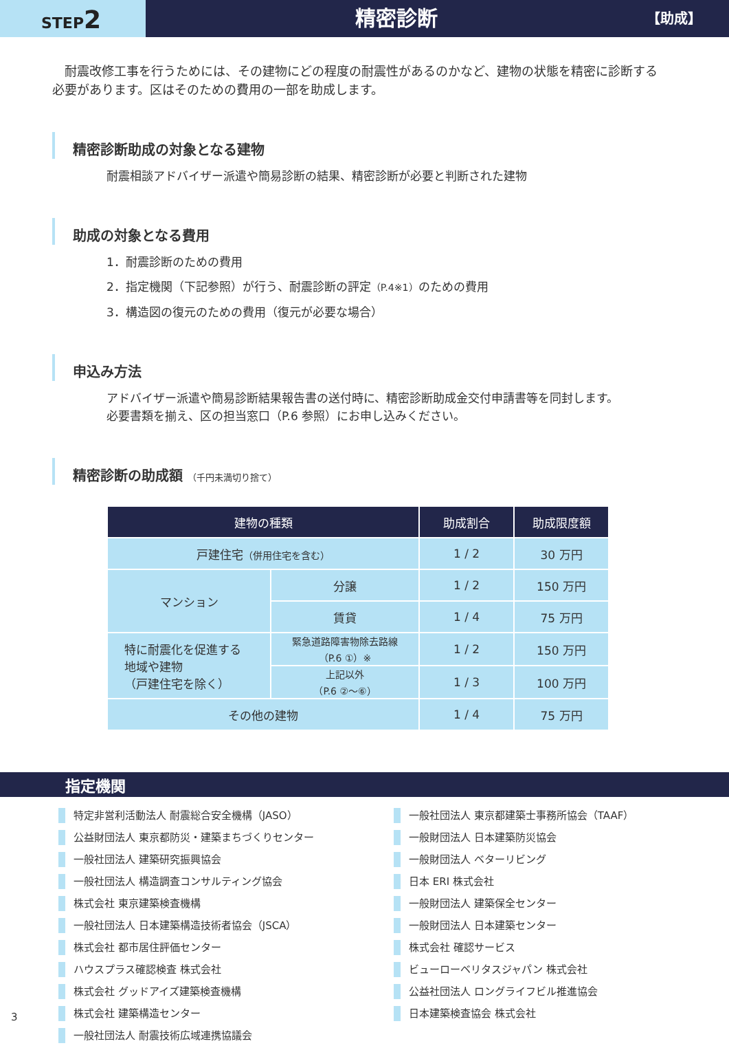STEP2
精密診断
【助成】
耐震改修工事を行うためには、その建物にどの程度の耐震性があるのかなど、建物の状態を精密に診断する必要があります。区はそのための費用の一部を助成します。
精密診断助成の対象となる建物
耐震相談アドバイザー派遣や簡易診断の結果、精密診断が必要と判断された建物
助成の対象となる費用
1．耐震診断のための費用
2．指定機関（下記参照）が行う、耐震診断の評定（P.4※1）のための費用
3．構造図の復元のための費用（復元が必要な場合）
申込み方法
アドバイザー派遣や簡易診断結果報告書の送付時に、精密診断助成金交付申請書等を同封します。
必要書類を揃え、区の担当窓口（P.6 参照）にお申し込みください。
精密診断の助成額 （千円未満切り捨て）
| 建物の種類 | | 助成割合 | 助成限度額 |
| --- | --- | --- | --- |
| 戸建住宅 （併用住宅を含む） | | 1 / 2 | 30 万円 |
| マンション | 分譲 | 1 / 2 | 150 万円 |
| | 賃貸 | 1 / 4 | 75 万円 |
| 特に耐震化を促進する 地域や建物 （戸建住宅を除く） | 緊急道路障害物除去路線 （P.6 ①）※ | 1 / 2 | 150 万円 |
| | 上記以外 （P.6 ②〜⑥） | 1 / 3 | 100 万円 |
| その他の建物 | | 1 / 4 | 75 万円 |
指定機関
特定非営利活動法人 耐震総合安全機構（JASO）
公益財団法人 東京都防災・建築まちづくりセンター
一般社団法人 建築研究振興協会
一般社団法人 構造調査コンサルティング協会
株式会社 東京建築検査機構
一般社団法人 日本建築構造技術者協会（JSCA）
株式会社 都市居住評価センター
ハウスプラス確認検査 株式会社
株式会社 グッドアイズ建築検査機構
株式会社 建築構造センター
一般社団法人 耐震技術広域連携協議会
一般社団法人 東京都建築士事務所協会（TAAF）
一般財団法人 日本建築防災協会
一般財団法人 ベターリビング
日本 ERI 株式会社
一般財団法人 建築保全センター
一般財団法人 日本建築センター
株式会社 確認サービス
ビューローベリタスジャパン 株式会社
公益社団法人 ロングライフビル推進協会
日本建築検査協会 株式会社
3